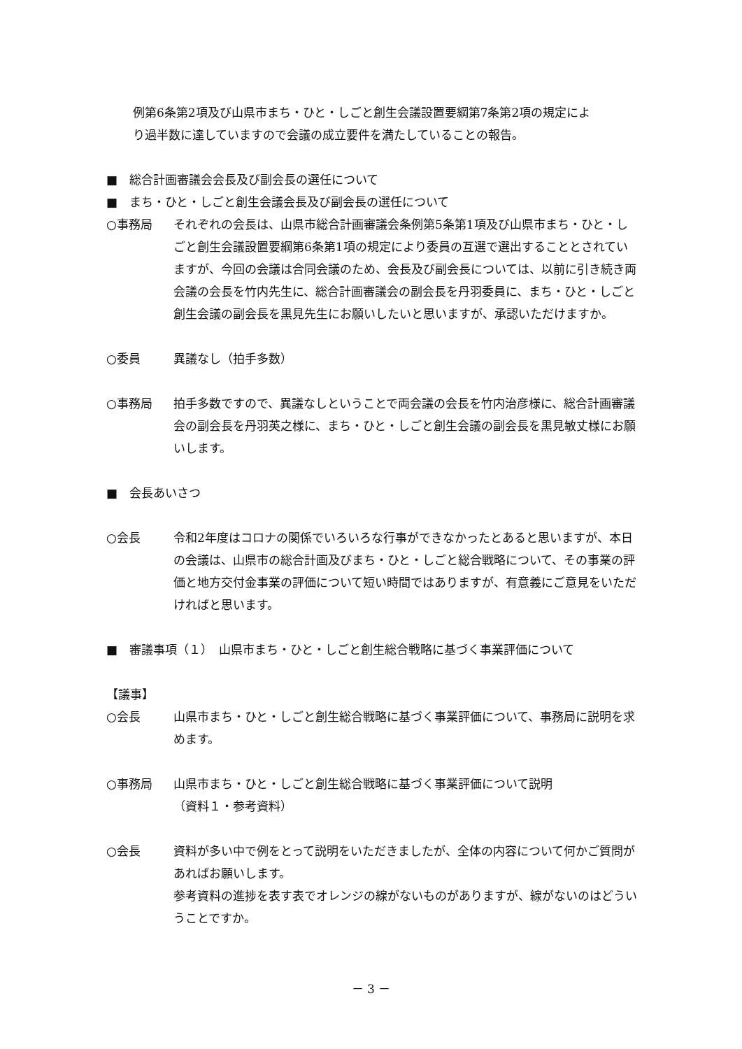例第6条第2項及び山県市まち・ひと・しごと創生会議設置要綱第7条第2項の規定によ
り過半数に達していますので会議の成立要件を満たしていることの報告。
■　総合計画審議会会長及び副会長の選任について
■　まち・ひと・しごと創生会議会長及び副会長の選任について
○事務局 それぞれの会長は、山県市総合計画審議会条例第5条第1項及び山県市まち・ひと・しごと創生会議設置要綱第6条第1項の規定により委員の互選で選出することとされていますが、今回の会議は合同会議のため、会長及び副会長については、以前に引き続き両会議の会長を竹内先生に、総合計画審議会の副会長を丹羽委員に、まち・ひと・しごと創生会議の副会長を黒見先生にお願いしたいと思いますが、承認いただけますか。
○委員 異議なし（拍手多数）
○事務局 拍手多数ですので、異議なしということで両会議の会長を竹内治彦様に、総合計画審議会の副会長を丹羽英之様に、まち・ひと・しごと創生会議の副会長を黒見敏丈様にお願いします。
■　会長あいさつ
○会長 令和2年度はコロナの関係でいろいろな行事ができなかったとあると思いますが、本日の会議は、山県市の総合計画及びまち・ひと・しごと総合戦略について、その事業の評価と地方交付金事業の評価について短い時間ではありますが、有意義にご意見をいただければと思います。
■　審議事項（１）　山県市まち・ひと・しごと創生総合戦略に基づく事業評価について
【議事】
○会長 山県市まち・ひと・しごと創生総合戦略に基づく事業評価について、事務局に説明を求めます。
○事務局 山県市まち・ひと・しごと創生総合戦略に基づく事業評価について説明
（資料１・参考資料）
○会長 資料が多い中で例をとって説明をいただきましたが、全体の内容について何かご質問があればお願いします。
参考資料の進捗を表す表でオレンジの線がないものがありますが、線がないのはどういうことですか。
－ 3 －